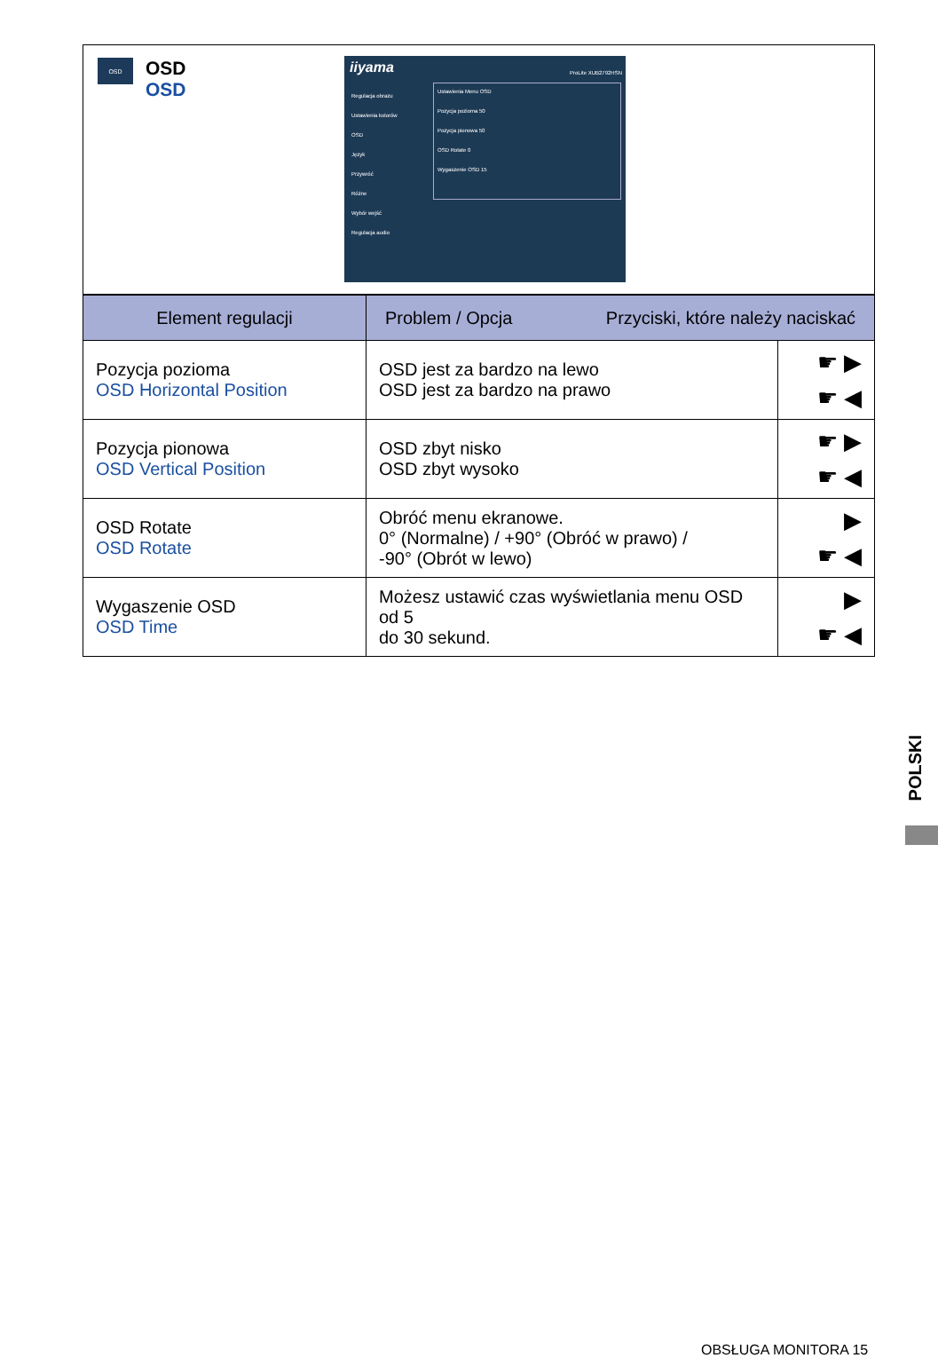OSD
OSD
OSD
iiyama
ProLite XUB2792HSN
Regulacja obrazu
Ustawienia kolorów
OSD
Język
Przywróć
Różne
Wybór wejść
Regulacja audio
Ustawienia Menu OSD
Pozycja pozioma 50
Pozycja pionowa 50
OSD Rotate 0
Wygaszenie OSD 15
| Element regulacji | Problem / Opcja Przyciski, które należy naciskać | |
| --- | --- | --- |
| Pozycja pozioma OSD Horizontal Position | OSD jest za bardzo na lewo OSD jest za bardzo na prawo | ☛ ▶ ☛ ◀ |
| Pozycja pionowa OSD Vertical Position | OSD zbyt nisko OSD zbyt wysoko | ☛ ▶ ☛ ◀ |
| OSD Rotate OSD Rotate | Obróć menu ekranowe. 0° (Normalne) / +90° (Obróć w prawo) / -90° (Obrót w lewo) | ▶ ☛ ◀ |
| Wygaszenie OSD OSD Time | Możesz ustawić czas wyświetlania menu OSD od 5 do 30 sekund. | ▶ ☛ ◀ |
POLSKI
OBSŁUGA MONITORA 15